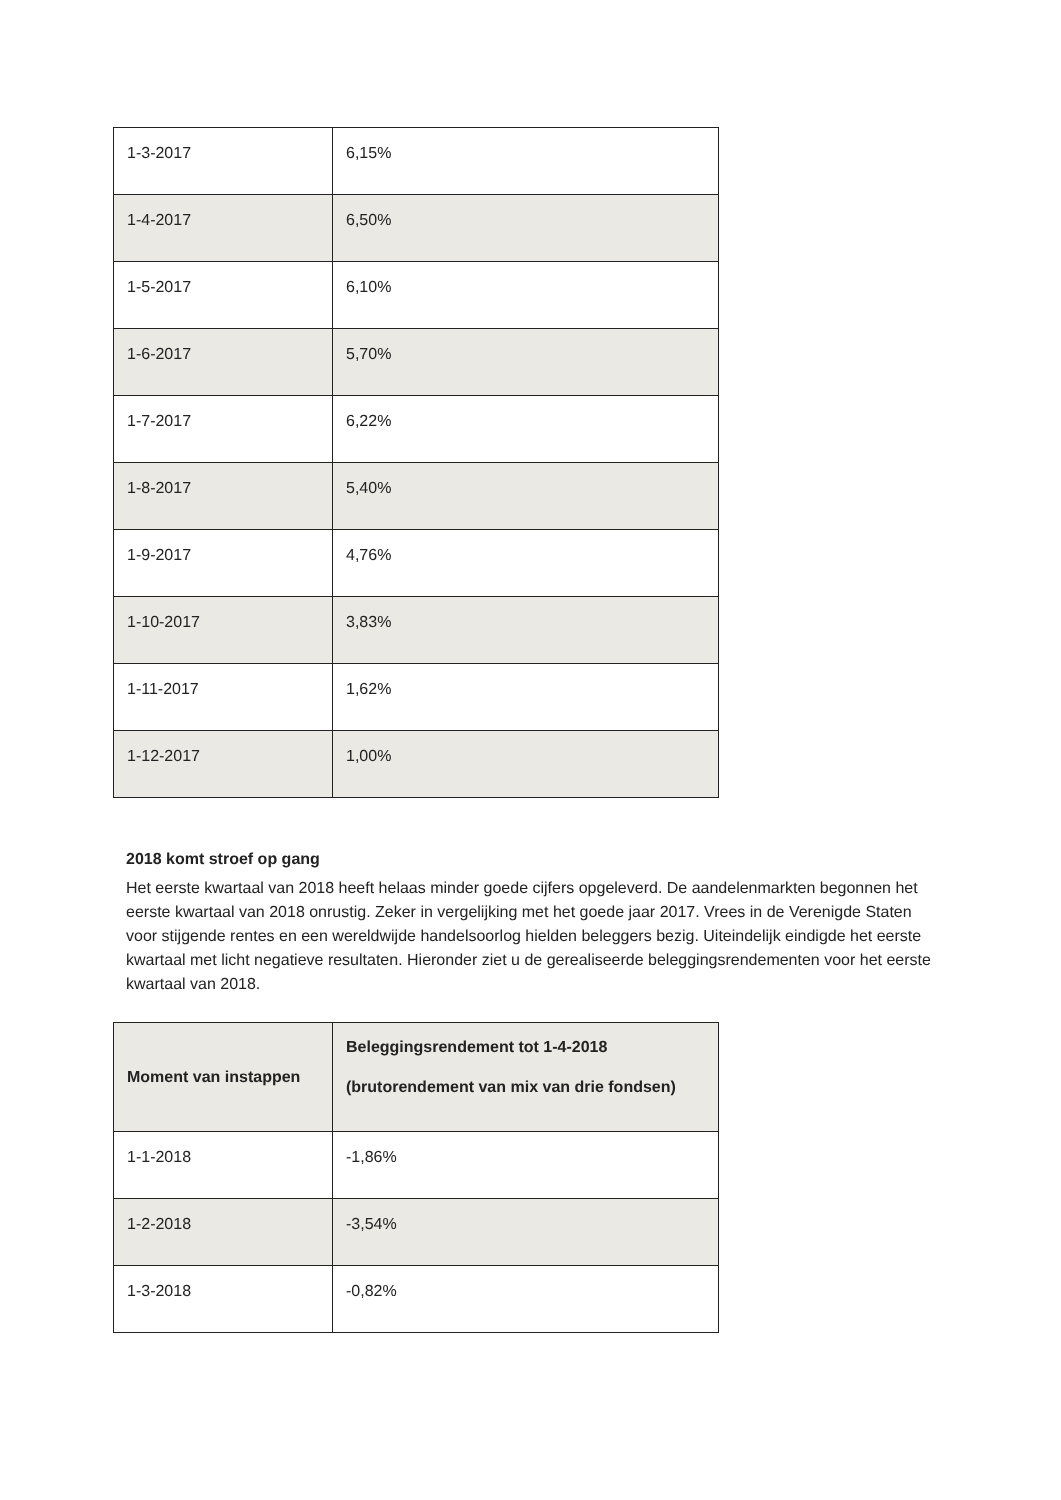| 1-3-2017 | 6,15% |
| 1-4-2017 | 6,50% |
| 1-5-2017 | 6,10% |
| 1-6-2017 | 5,70% |
| 1-7-2017 | 6,22% |
| 1-8-2017 | 5,40% |
| 1-9-2017 | 4,76% |
| 1-10-2017 | 3,83% |
| 1-11-2017 | 1,62% |
| 1-12-2017 | 1,00% |
2018 komt stroef op gang
Het eerste kwartaal van 2018 heeft helaas minder goede cijfers opgeleverd. De aandelenmarkten begonnen het eerste kwartaal van 2018 onrustig. Zeker in vergelijking met het goede jaar 2017. Vrees in de Verenigde Staten voor stijgende rentes en een wereldwijde handelsoorlog hielden beleggers bezig. Uiteindelijk eindigde het eerste kwartaal met licht negatieve resultaten. Hieronder ziet u de gerealiseerde beleggingsrendementen voor het eerste kwartaal van 2018.
| Moment van instappen | Beleggingsrendement tot 1-4-2018 (brutorendement van mix van drie fondsen) |
| --- | --- |
| 1-1-2018 | -1,86% |
| 1-2-2018 | -3,54% |
| 1-3-2018 | -0,82% |